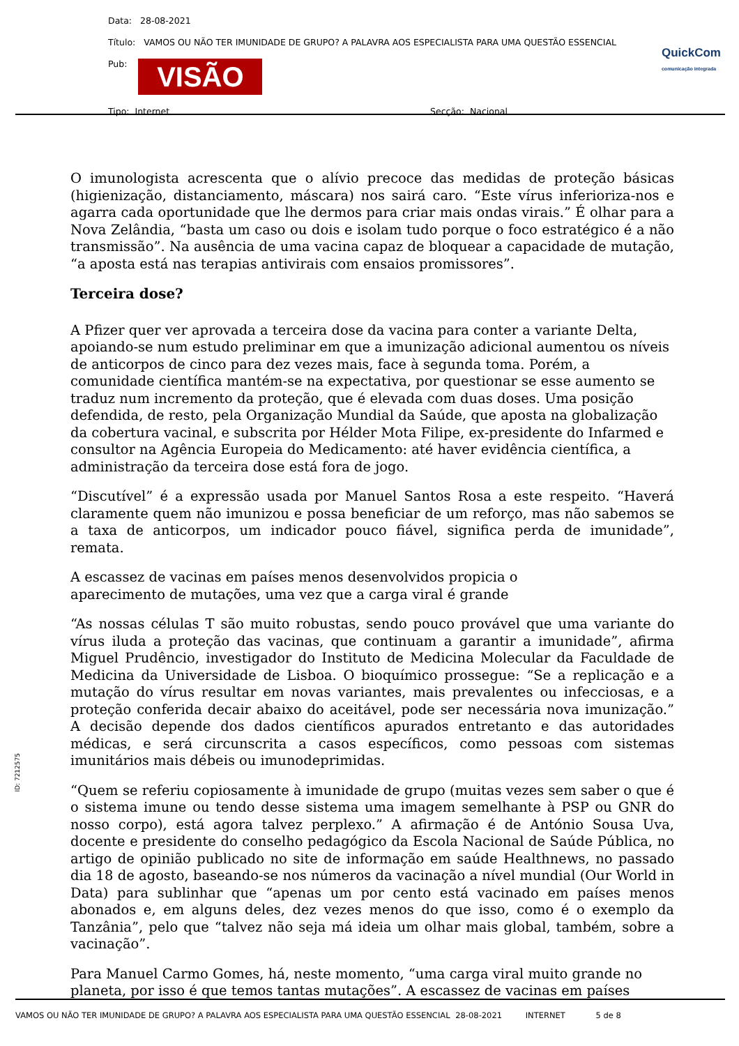Data: 28-08-2021
Título: VAMOS OU NÃO TER IMUNIDADE DE GRUPO? A PALAVRA AOS ESPECIALISTA PARA UMA QUESTÃO ESSENCIAL
Pub: VISÃO
Tipo: Internet Secção: Nacional
QuickCom
comunicação integrada
O imunologista acrescenta que o alívio precoce das medidas de proteção básicas (higienização, distanciamento, máscara) nos sairá caro. “Este vírus inferioriza-nos e agarra cada oportunidade que lhe dermos para criar mais ondas virais.” É olhar para a Nova Zelândia, “basta um caso ou dois e isolam tudo porque o foco estratégico é a não transmissão”. Na ausência de uma vacina capaz de bloquear a capacidade de mutação, “a aposta está nas terapias antivirais com ensaios promissores”.
Terceira dose?
A Pfizer quer ver aprovada a terceira dose da vacina para conter a variante Delta, apoiando-se num estudo preliminar em que a imunização adicional aumentou os níveis de anticorpos de cinco para dez vezes mais, face à segunda toma. Porém, a comunidade científica mantém-se na expectativa, por questionar se esse aumento se traduz num incremento da proteção, que é elevada com duas doses. Uma posição defendida, de resto, pela Organização Mundial da Saúde, que aposta na globalização da cobertura vacinal, e subscrita por Hélder Mota Filipe, ex-presidente do Infarmed e consultor na Agência Europeia do Medicamento: até haver evidência científica, a administração da terceira dose está fora de jogo.
“Discutível” é a expressão usada por Manuel Santos Rosa a este respeito. “Haverá claramente quem não imunizou e possa beneficiar de um reforço, mas não sabemos se a taxa de anticorpos, um indicador pouco fiável, significa perda de imunidade”, remata.
A escassez de vacinas em países menos desenvolvidos propicia o
aparecimento de mutações, uma vez que a carga viral é grande
“As nossas células T são muito robustas, sendo pouco provável que uma variante do vírus iluda a proteção das vacinas, que continuam a garantir a imunidade”, afirma Miguel Prudêncio, investigador do Instituto de Medicina Molecular da Faculdade de Medicina da Universidade de Lisboa. O bioquímico prossegue: “Se a replicação e a mutação do vírus resultar em novas variantes, mais prevalentes ou infecciosas, e a proteção conferida decair abaixo do aceitável, pode ser necessária nova imunização.” A decisão depende dos dados científicos apurados entretanto e das autoridades médicas, e será circunscrita a casos específicos, como pessoas com sistemas imunitários mais débeis ou imunodeprimidas.
“Quem se referiu copiosamente à imunidade de grupo (muitas vezes sem saber o que é o sistema imune ou tendo desse sistema uma imagem semelhante à PSP ou GNR do nosso corpo), está agora talvez perplexo.” A afirmação é de António Sousa Uva, docente e presidente do conselho pedagógico da Escola Nacional de Saúde Pública, no artigo de opinião publicado no site de informação em saúde Healthnews, no passado dia 18 de agosto, baseando-se nos números da vacinação a nível mundial (Our World in Data) para sublinhar que “apenas um por cento está vacinado em países menos abonados e, em alguns deles, dez vezes menos do que isso, como é o exemplo da Tanzânia”, pelo que “talvez não seja má ideia um olhar mais global, também, sobre a vacinação”.
Para Manuel Carmo Gomes, há, neste momento, “uma carga viral muito grande no planeta, por isso é que temos tantas mutações”. A escassez de vacinas em países
ID: 7212575
VAMOS OU NÃO TER IMUNIDADE DE GRUPO? A PALAVRA AOS ESPECIALISTA PARA UMA QUESTÃO ESSENCIAL 28-08-2021 INTERNET 5 de 8